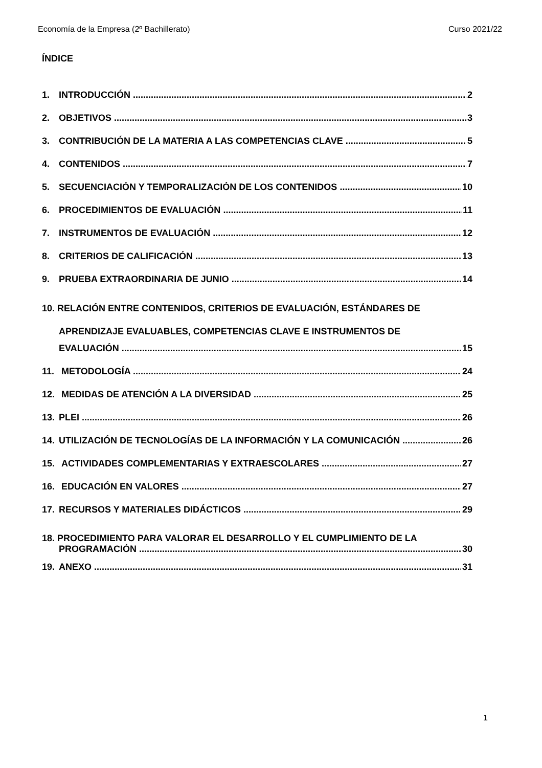Economía de la Empresa (2º Bachillerato) Curso 2021/22
ÍNDICE
1. INTRODUCCIÓN 2
2. OBJETIVOS 3
3. CONTRIBUCIÓN DE LA MATERIA A LAS COMPETENCIAS CLAVE 5
4. CONTENIDOS 7
5. SECUENCIACIÓN Y TEMPORALIZACIÓN DE LOS CONTENIDOS 10
6. PROCEDIMIENTOS DE EVALUACIÓN 11
7. INSTRUMENTOS DE EVALUACIÓN 12
8. CRITERIOS DE CALIFICACIÓN 13
9. PRUEBA EXTRAORDINARIA DE JUNIO 14
10. RELACIÓN ENTRE CONTENIDOS, CRITERIOS DE EVALUACIÓN, ESTÁNDARES DE
APRENDIZAJE EVALUABLES, COMPETENCIAS CLAVE E INSTRUMENTOS DE
EVALUACIÓN 15
11. METODOLOGÍA 24
12. MEDIDAS DE ATENCIÓN A LA DIVERSIDAD 25
13. PLEI 26
14. UTILIZACIÓN DE TECNOLOGÍAS DE LA INFORMACIÓN Y LA COMUNICACIÓN 26
15. ACTIVIDADES COMPLEMENTARIAS Y EXTRAESCOLARES 27
16. EDUCACIÓN EN VALORES 27
17. RECURSOS Y MATERIALES DIDÁCTICOS 29
18. PROCEDIMIENTO PARA VALORAR EL DESARROLLO Y EL CUMPLIMIENTO DE LA
PROGRAMACIÓN 30
19. ANEXO 31
1